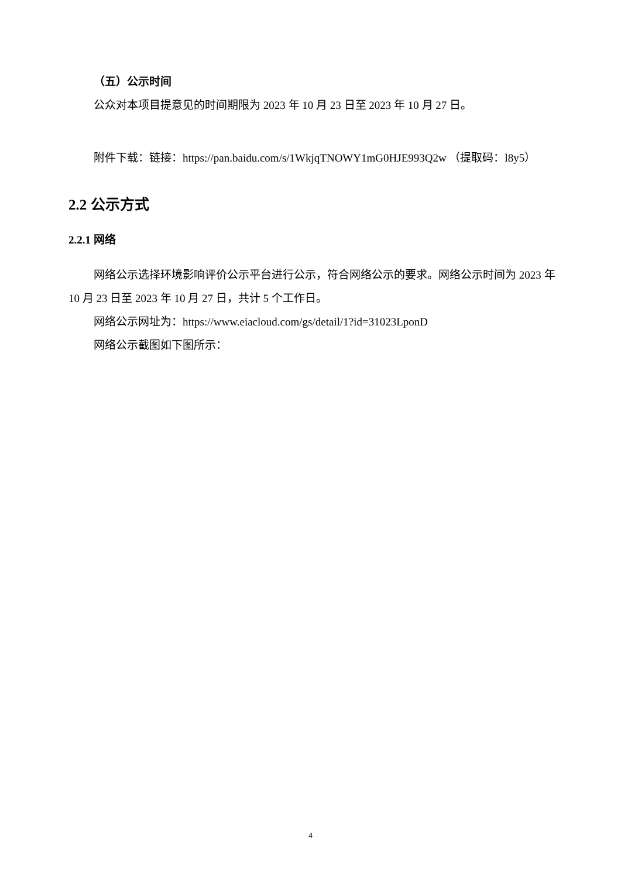（五）公示时间
公众对本项目提意见的时间期限为 2023 年 10 月 23 日至 2023 年 10 月 27 日。
附件下载：链接：https://pan.baidu.com/s/1WkjqTNOWY1mG0HJE993Q2w （提取码：l8y5）
2.2 公示方式
2.2.1 网络
网络公示选择环境影响评价公示平台进行公示，符合网络公示的要求。网络公示时间为 2023 年 10 月 23 日至 2023 年 10 月 27 日，共计 5 个工作日。
网络公示网址为：https://www.eiacloud.com/gs/detail/1?id=31023LponD
网络公示截图如下图所示：
4